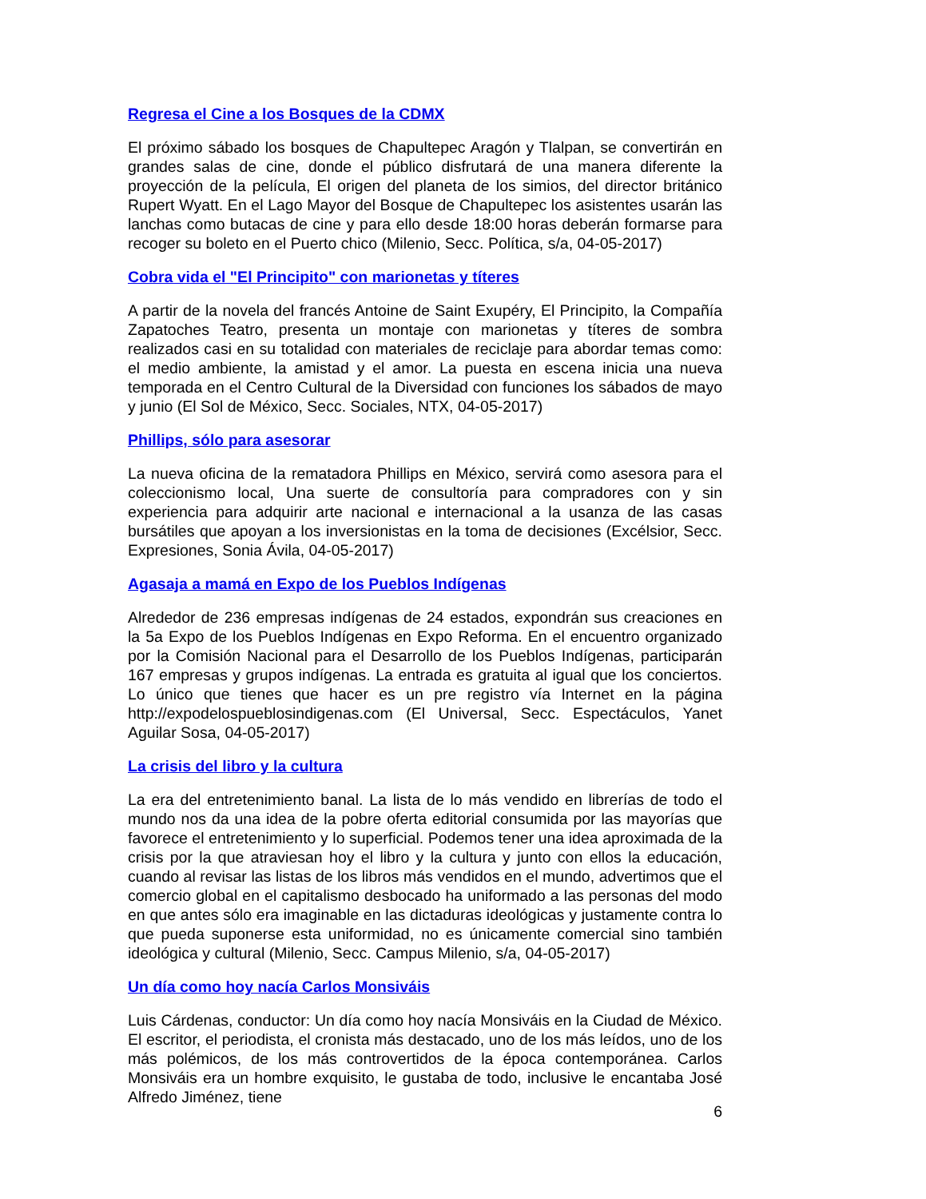Regresa el Cine a los Bosques de la CDMX
El próximo sábado los bosques de Chapultepec Aragón y Tlalpan, se convertirán en grandes salas de cine, donde el público disfrutará de una manera diferente la proyección de la película, El origen del planeta de los simios, del director británico Rupert Wyatt. En el Lago Mayor del Bosque de Chapultepec los asistentes usarán las lanchas como butacas de cine y para ello desde 18:00 horas deberán formarse para recoger su boleto en el Puerto chico (Milenio, Secc. Política, s/a, 04-05-2017)
Cobra vida el "El Principito" con marionetas y títeres
A partir de la novela del francés Antoine de Saint Exupéry, El Principito, la Compañía Zapatoches Teatro, presenta un montaje con marionetas y títeres de sombra realizados casi en su totalidad con materiales de reciclaje para abordar temas como: el medio ambiente, la amistad y el amor. La puesta en escena inicia una nueva temporada en el Centro Cultural de la Diversidad con funciones los sábados de mayo y junio (El Sol de México, Secc. Sociales, NTX, 04-05-2017)
Phillips, sólo para asesorar
La nueva oficina de la rematadora Phillips en México, servirá como asesora para el coleccionismo local, Una suerte de consultoría para compradores con y sin experiencia para adquirir arte nacional e internacional a la usanza de las casas bursátiles que apoyan a los inversionistas en la toma de decisiones (Excélsior, Secc. Expresiones, Sonia Ávila, 04-05-2017)
Agasaja a mamá en Expo de los Pueblos Indígenas
Alrededor de 236 empresas indígenas de 24 estados, expondrán sus creaciones en la 5a Expo de los Pueblos Indígenas en Expo Reforma. En el encuentro organizado por la Comisión Nacional para el Desarrollo de los Pueblos Indígenas, participarán 167 empresas y grupos indígenas. La entrada es gratuita al igual que los conciertos. Lo único que tienes que hacer es un pre registro vía Internet en la página http://expodelospueblosindigenas.com (El Universal, Secc. Espectáculos, Yanet Aguilar Sosa, 04-05-2017)
La crisis del libro y la cultura
La era del entretenimiento banal. La lista de lo más vendido en librerías de todo el mundo nos da una idea de la pobre oferta editorial consumida por las mayorías que favorece el entretenimiento y lo superficial. Podemos tener una idea aproximada de la crisis por la que atraviesan hoy el libro y la cultura y junto con ellos la educación, cuando al revisar las listas de los libros más vendidos en el mundo, advertimos que el comercio global en el capitalismo desbocado ha uniformado a las personas del modo en que antes sólo era imaginable en las dictaduras ideológicas y justamente contra lo que pueda suponerse esta uniformidad, no es únicamente comercial sino también ideológica y cultural (Milenio, Secc. Campus Milenio, s/a, 04-05-2017)
Un día como hoy nacía Carlos Monsiváis
Luis Cárdenas, conductor: Un día como hoy nacía Monsiváis en la Ciudad de México. El escritor, el periodista, el cronista más destacado, uno de los más leídos, uno de los más polémicos, de los más controvertidos de la época contemporánea. Carlos Monsiváis era un hombre exquisito, le gustaba de todo, inclusive le encantaba José Alfredo Jiménez, tiene
6